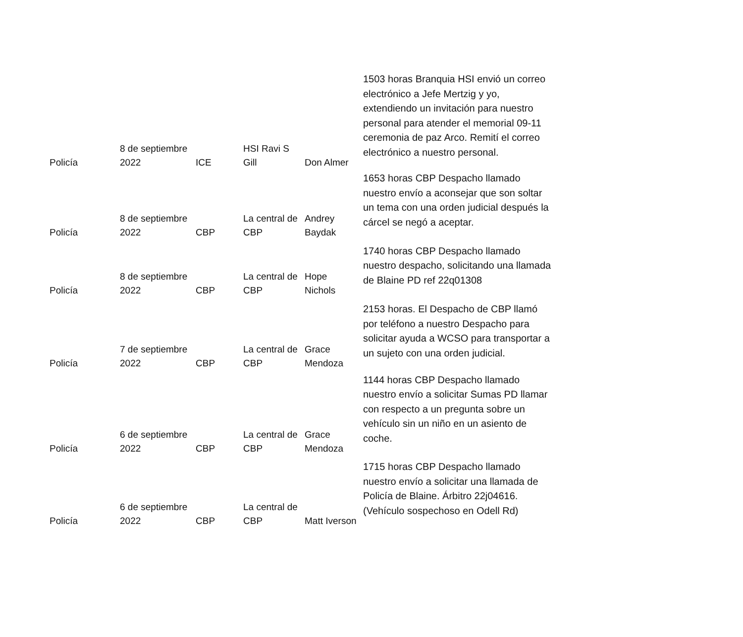| Policía | 8 de septiembre 2022 | ICE | HSI Ravi S Gill | Don Almer | 1503 horas Branquia HSI envió un correo electrónico a Jefe Mertzig y yo, extendiendo un invitación para nuestro personal para atender el memorial 09-11 ceremonia de paz Arco. Remití el correo electrónico a nuestro personal. |
| Policía | 8 de septiembre 2022 | CBP | La central de CBP | Andrey Baydak | 1653 horas CBP Despacho llamado nuestro envío a aconsejar que son soltar un tema con una orden judicial después la cárcel se negó a aceptar. |
| Policía | 8 de septiembre 2022 | CBP | La central de CBP | Hope Nichols | 1740 horas CBP Despacho llamado nuestro despacho, solicitando una llamada de Blaine PD ref 22q01308 |
| Policía | 7 de septiembre 2022 | CBP | La central de CBP | Grace Mendoza | 2153 horas. El Despacho de CBP llamó por teléfono a nuestro Despacho para solicitar ayuda a WCSO para transportar a un sujeto con una orden judicial. |
| Policía | 6 de septiembre 2022 | CBP | La central de CBP | Grace Mendoza | 1144 horas CBP Despacho llamado nuestro envío a solicitar Sumas PD llamar con respecto a un pregunta sobre un vehículo sin un niño en un asiento de coche. |
| Policía | 6 de septiembre 2022 | CBP | La central de CBP | Matt Iverson | 1715 horas CBP Despacho llamado nuestro envío a solicitar una llamada de Policía de Blaine. Árbitro 22j04616. (Vehículo sospechoso en Odell Rd) |